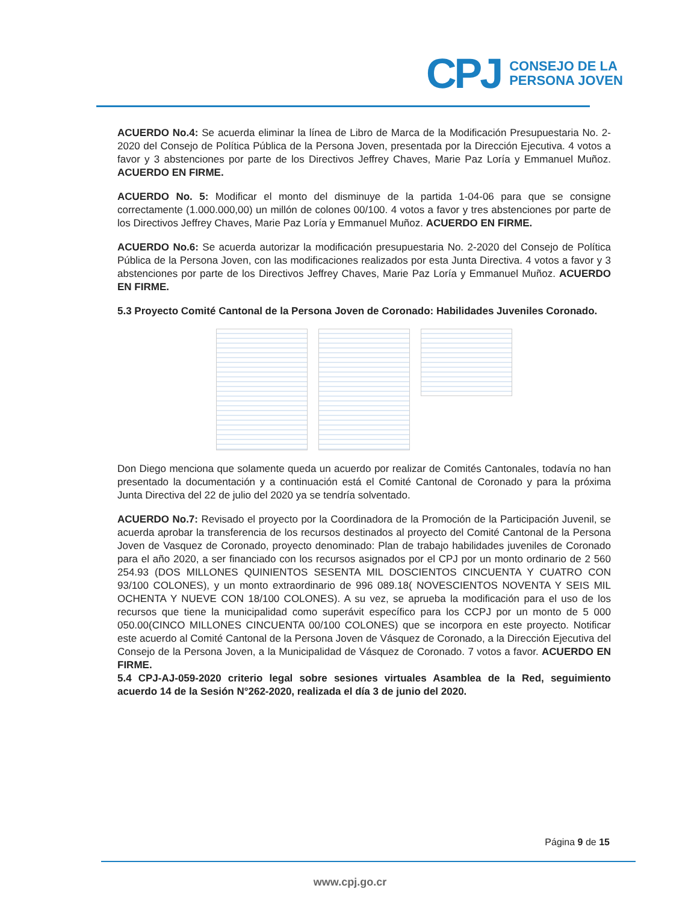CPJ
CONSEJO DE LA
PERSONA JOVEN
ACUERDO No.4: Se acuerda eliminar la línea de Libro de Marca de la Modificación Presupuestaria No. 2-2020 del Consejo de Política Pública de la Persona Joven, presentada por la Dirección Ejecutiva. 4 votos a favor y 3 abstenciones por parte de los Directivos Jeffrey Chaves, Marie Paz Loría y Emmanuel Muñoz. ACUERDO EN FIRME.
ACUERDO No. 5: Modificar el monto del disminuye de la partida 1-04-06 para que se consigne correctamente (1.000.000,00) un millón de colones 00/100. 4 votos a favor y tres abstenciones por parte de los Directivos Jeffrey Chaves, Marie Paz Loría y Emmanuel Muñoz. ACUERDO EN FIRME.
ACUERDO No.6: Se acuerda autorizar la modificación presupuestaria No. 2-2020 del Consejo de Política Pública de la Persona Joven, con las modificaciones realizados por esta Junta Directiva. 4 votos a favor y 3 abstenciones por parte de los Directivos Jeffrey Chaves, Marie Paz Loría y Emmanuel Muñoz. ACUERDO EN FIRME.
5.3 Proyecto Comité Cantonal de la Persona Joven de Coronado: Habilidades Juveniles Coronado.
Don Diego menciona que solamente queda un acuerdo por realizar de Comités Cantonales, todavía no han presentado la documentación y a continuación está el Comité Cantonal de Coronado y para la próxima Junta Directiva del 22 de julio del 2020 ya se tendría solventado.
ACUERDO No.7: Revisado el proyecto por la Coordinadora de la Promoción de la Participación Juvenil, se acuerda aprobar la transferencia de los recursos destinados al proyecto del Comité Cantonal de la Persona Joven de Vasquez de Coronado, proyecto denominado: Plan de trabajo habilidades juveniles de Coronado para el año 2020, a ser financiado con los recursos asignados por el CPJ por un monto ordinario de 2 560 254.93 (DOS MILLONES QUINIENTOS SESENTA MIL DOSCIENTOS CINCUENTA Y CUATRO CON 93/100 COLONES), y un monto extraordinario de 996 089.18( NOVESCIENTOS NOVENTA Y SEIS MIL OCHENTA Y NUEVE CON 18/100 COLONES). A su vez, se aprueba la modificación para el uso de los recursos que tiene la municipalidad como superávit específico para los CCPJ por un monto de 5 000 050.00(CINCO MILLONES CINCUENTA 00/100 COLONES) que se incorpora en este proyecto. Notificar este acuerdo al Comité Cantonal de la Persona Joven de Vásquez de Coronado, a la Dirección Ejecutiva del Consejo de la Persona Joven, a la Municipalidad de Vásquez de Coronado. 7 votos a favor. ACUERDO EN FIRME.
5.4 CPJ-AJ-059-2020 criterio legal sobre sesiones virtuales Asamblea de la Red, seguimiento acuerdo 14 de la Sesión N°262-2020, realizada el día 3 de junio del 2020.
Página 9 de 15
www.cpj.go.cr